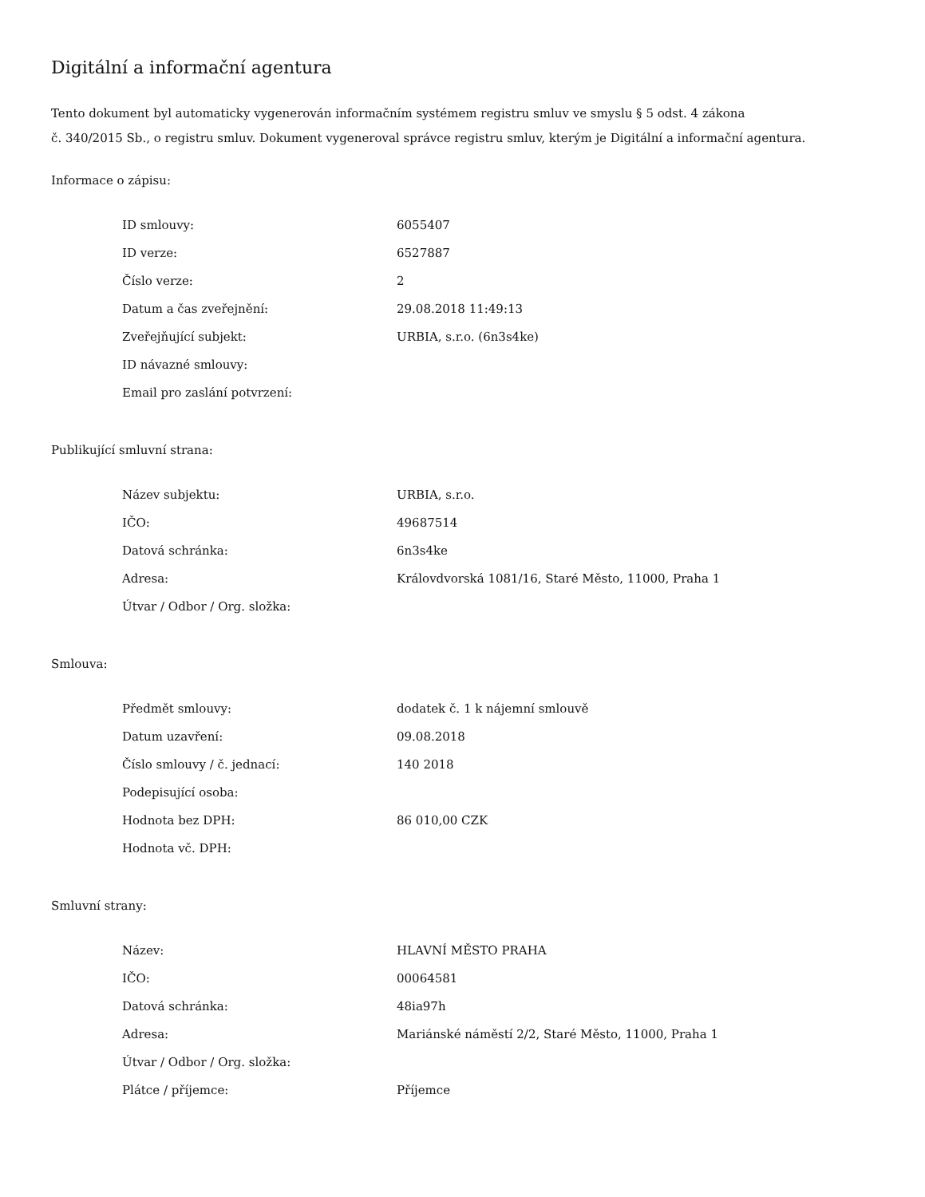Digitální a informační agentura
Tento dokument byl automaticky vygenerován informačním systémem registru smluv ve smyslu § 5 odst. 4 zákona
č. 340/2015 Sb., o registru smluv. Dokument vygeneroval správce registru smluv, kterým je Digitální a informační agentura.
Informace o zápisu:
| ID smlouvy: | 6055407 |
| ID verze: | 6527887 |
| Číslo verze: | 2 |
| Datum a čas zveřejnění: | 29.08.2018 11:49:13 |
| Zveřejňující subjekt: | URBIA, s.r.o. (6n3s4ke) |
| ID návazné smlouvy: | |
| Email pro zaslání potvrzení: | |
Publikující smluvní strana:
| Název subjektu: | URBIA, s.r.o. |
| IČO: | 49687514 |
| Datová schránka: | 6n3s4ke |
| Adresa: | Královdvorská 1081/16, Staré Město, 11000, Praha 1 |
| Útvar / Odbor / Org. složka: | |
Smlouva:
| Předmět smlouvy: | dodatek č. 1 k nájemní smlouvě |
| Datum uzavření: | 09.08.2018 |
| Číslo smlouvy / č. jednací: | 140 2018 |
| Podepisující osoba: | |
| Hodnota bez DPH: | 86 010,00 CZK |
| Hodnota vč. DPH: | |
Smluvní strany:
| Název: | HLAVNÍ MĚSTO PRAHA |
| IČO: | 00064581 |
| Datová schránka: | 48ia97h |
| Adresa: | Mariánské náměstí 2/2, Staré Město, 11000, Praha 1 |
| Útvar / Odbor / Org. složka: | |
| Plátce / příjemce: | Příjemce |